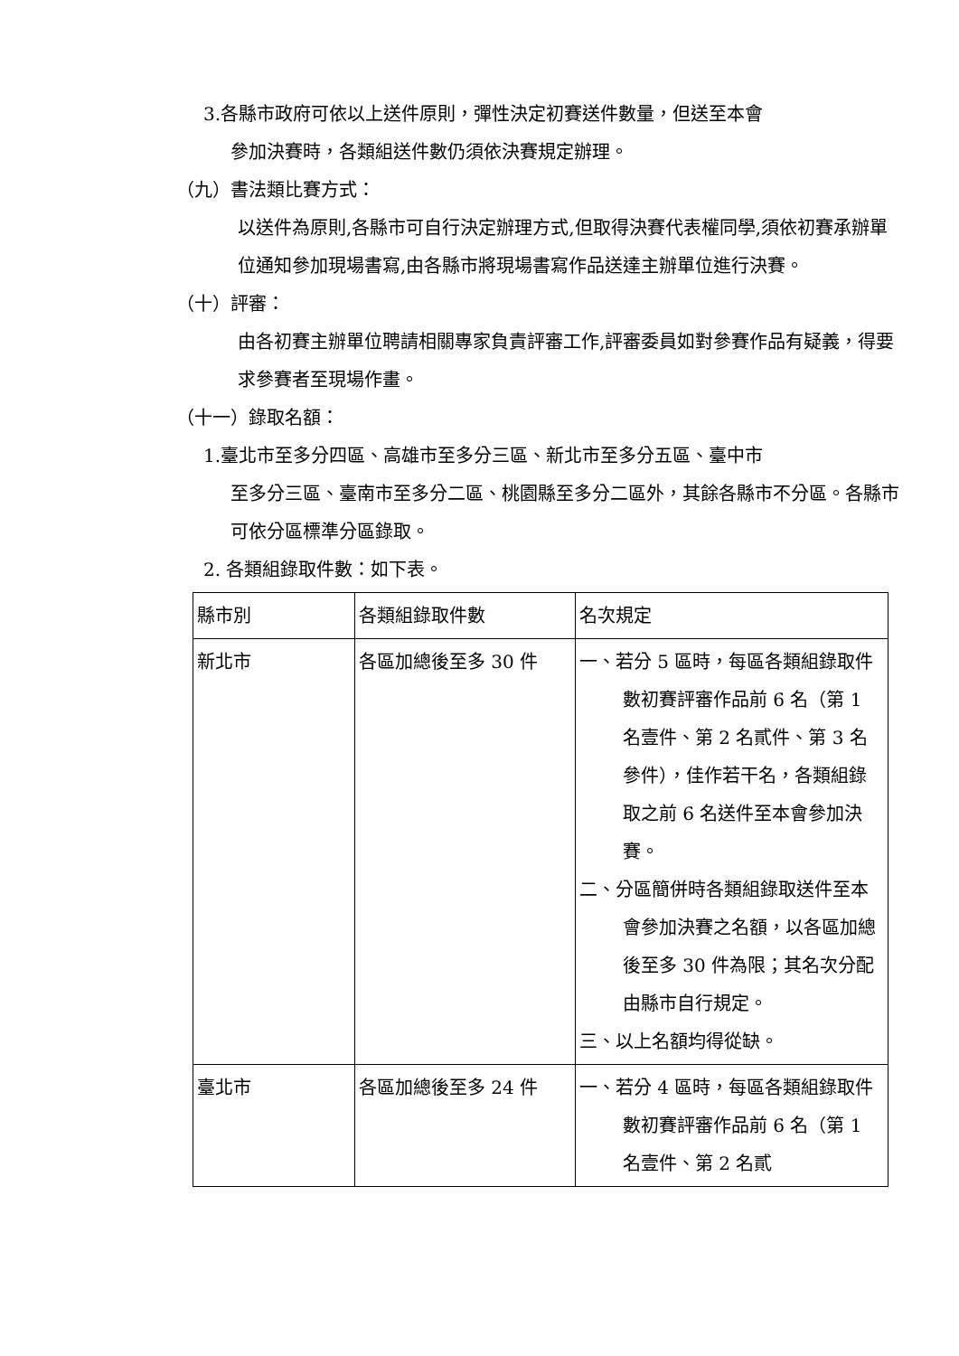3.各縣市政府可依以上送件原則，彈性決定初賽送件數量，但送至本會
參加決賽時，各類組送件數仍須依決賽規定辦理。
（九）書法類比賽方式：
以送件為原則,各縣市可自行決定辦理方式,但取得決賽代表權同學,須依初賽承辦單位通知參加現場書寫,由各縣市將現場書寫作品送達主辦單位進行決賽。
（十）評審：
由各初賽主辦單位聘請相關專家負責評審工作,評審委員如對參賽作品有疑義，得要求參賽者至現場作畫。
（十一）錄取名額：
1.臺北市至多分四區、高雄市至多分三區、新北市至多分五區、臺中市
至多分三區、臺南市至多分二區、桃園縣至多分二區外，其餘各縣市不分區。各縣市可依分區標準分區錄取。
2. 各類組錄取件數：如下表。
| 縣市別 | 各類組錄取件數 | 名次規定 |
| 新北市 | 各區加總後至多 30 件 | 一、若分 5 區時，每區各類組錄取件數初賽評審作品前 6 名（第 1 名壹件、第 2 名貳件、第 3 名參件），佳作若干名，各類組錄取之前 6 名送件至本會參加決賽。 二、分區簡併時各類組錄取送件至本會參加決賽之名額，以各區加總後至多 30 件為限；其名次分配由縣市自行規定。 三、以上名額均得從缺。 |
| 臺北市 | 各區加總後至多 24 件 | 一、若分 4 區時，每區各類組錄取件數初賽評審作品前 6 名（第 1 名壹件、第 2 名貳 |